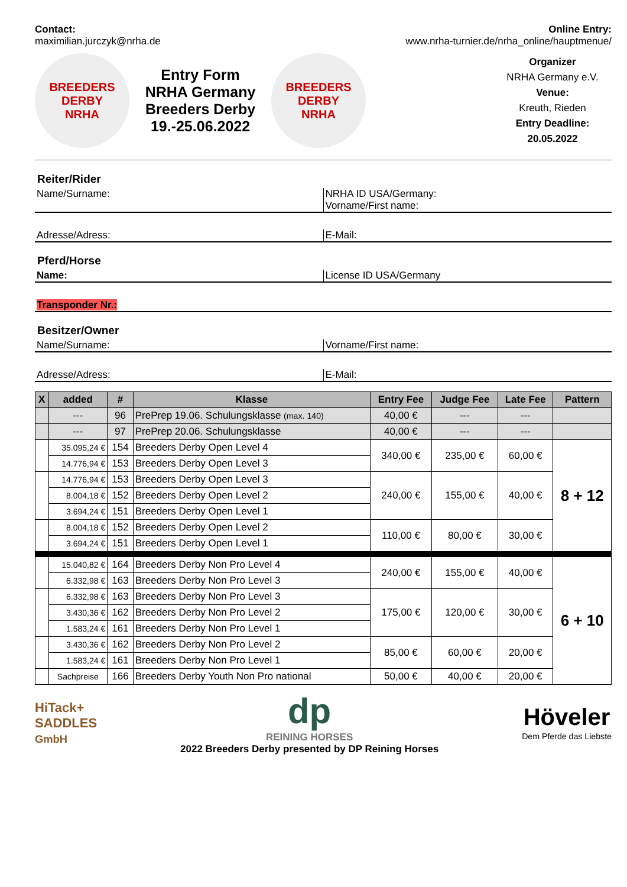Contact:
maximilian.jurczyk@nrha.de
Online Entry:
www.nrha-turnier.de/nrha_online/hauptmenue/
BREEDERS DERBY
NRHA
Entry Form NRHA Germany Breeders Derby 19.-25.06.2022
BREEDERS DERBY
NRHA
Organizer
NRHA Germany e.V.
Venue:
Kreuth, Rieden
Entry Deadline:
20.05.2022
Reiter/Rider
Name/Surname: NRHA ID USA/Germany:
Vorname/First name:
Adresse/Adress: E-Mail:
Pferd/Horse
Name: License ID USA/Germany
Transponder Nr.:
Besitzer/Owner
Name/Surname: Vorname/First name:
Adresse/Adress: E-Mail:
| X | added | # | Klasse | Entry Fee | Judge Fee | Late Fee | Pattern |
| --- | --- | --- | --- | --- | --- | --- | --- |
| | --- | 96 | PrePrep 19.06. Schulungsklasse (max. 140) | 40,00 € | --- | --- | |
| | --- | 97 | PrePrep 20.06. Schulungsklasse | 40,00 € | --- | --- | |
| | 35.095,24 € | 154 | Breeders Derby Open Level 4 | 340,00 € | 235,00 € | 60,00 € | 8 + 12 |
| | 14.776,94 € | 153 | Breeders Derby Open Level 3 | | | | |
| | 14.776,94 € | 153 | Breeders Derby Open Level 3 | 240,00 € | 155,00 € | 40,00 € | |
| | 8.004,18 € | 152 | Breeders Derby Open Level 2 | | | | |
| | 3.694,24 € | 151 | Breeders Derby Open Level 1 | | | | |
| | 8.004,18 € | 152 | Breeders Derby Open Level 2 | 110,00 € | 80,00 € | 30,00 € | |
| | 3.694,24 € | 151 | Breeders Derby Open Level 1 | | | | |
| | 15.040,82 € | 164 | Breeders Derby Non Pro Level 4 | 240,00 € | 155,00 € | 40,00 € | 6 + 10 |
| | 6.332,98 € | 163 | Breeders Derby Non Pro Level 3 | | | | |
| | 6.332,98 € | 163 | Breeders Derby Non Pro Level 3 | 175,00 € | 120,00 € | 30,00 € | |
| | 3.430,36 € | 162 | Breeders Derby Non Pro Level 2 | | | | |
| | 1.583,24 € | 161 | Breeders Derby Non Pro Level 1 | | | | |
| | 3.430,36 € | 162 | Breeders Derby Non Pro Level 2 | 85,00 € | 60,00 € | 20,00 € | |
| | 1.583,24 € | 161 | Breeders Derby Non Pro Level 1 | | | | |
| | Sachpreise | 166 | Breeders Derby Youth Non Pro national | 50,00 € | 40,00 € | 20,00 € | |
HiTack+
SADDLES
GmbH
dp
REINING HORSES
2022 Breeders Derby presented by DP Reining Horses
Höveler
Dem Pferde das Liebste